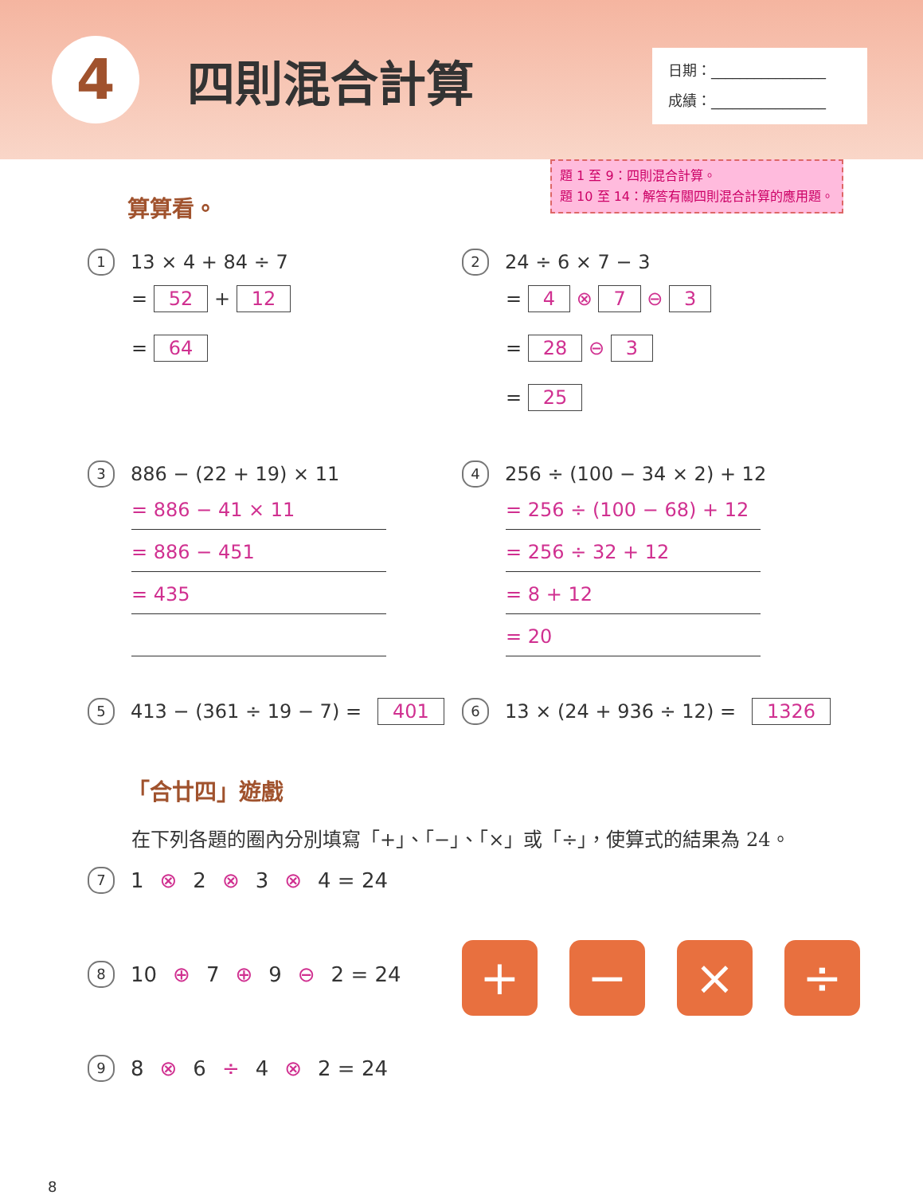4
四則混合計算
日期：________________
成績：________________
題 1 至 9：四則混合計算。
題 10 至 14：解答有關四則混合計算的應用題。
算算看。
1 13 × 4 + 84 ÷ 7
= 52 + 12
= 64
2 24 ÷ 6 × 7 − 3
= 4 ⊗ 7 ⊖ 3
= 28 ⊖ 3
= 25
3 886 − (22 + 19) × 11
= 886 − 41 × 11
= 886 − 451
= 435
4 256 ÷ (100 − 34 × 2) + 12
= 256 ÷ (100 − 68) + 12
= 256 ÷ 32 + 12
= 8 + 12
= 20
5 413 − (361 ÷ 19 − 7) = 401
6 13 × (24 + 936 ÷ 12) = 1326
「合廿四」遊戲
在下列各題的圈內分別填寫「+」、「−」、「×」或「÷」，使算式的結果為 24。
7 1 ⊗ 2 ⊗ 3 ⊗ 4 = 24
8 10 ⊕ 7 ⊕ 9 ⊖ 2 = 24
9 8 ⊗ 6 ÷ 4 ⊗ 2 = 24
+ − × ÷
8